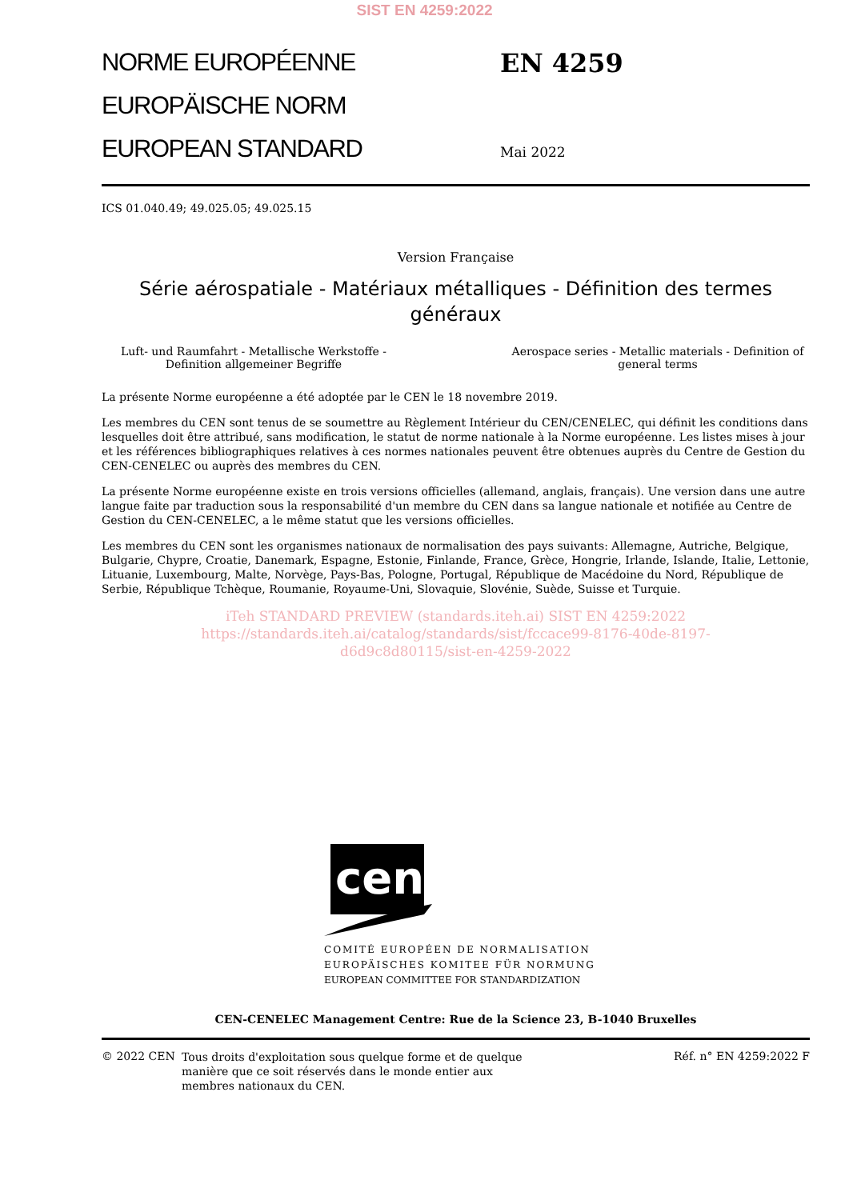SIST EN 4259:2022
NORME EUROPÉENNE
EUROPÄISCHE NORM
EUROPEAN STANDARD
EN 4259
Mai 2022
ICS 01.040.49; 49.025.05; 49.025.15
Version Française
Série aérospatiale - Matériaux métalliques - Définition des termes généraux
Luft- und Raumfahrt - Metallische Werkstoffe - Definition allgemeiner Begriffe
Aerospace series - Metallic materials - Definition of general terms
La présente Norme européenne a été adoptée par le CEN le 18 novembre 2019.
Les membres du CEN sont tenus de se soumettre au Règlement Intérieur du CEN/CENELEC, qui définit les conditions dans lesquelles doit être attribué, sans modification, le statut de norme nationale à la Norme européenne. Les listes mises à jour et les références bibliographiques relatives à ces normes nationales peuvent être obtenues auprès du Centre de Gestion du CEN-CENELEC ou auprès des membres du CEN.
La présente Norme européenne existe en trois versions officielles (allemand, anglais, français). Une version dans une autre langue faite par traduction sous la responsabilité d'un membre du CEN dans sa langue nationale et notifiée au Centre de Gestion du CEN-CENELEC, a le même statut que les versions officielles.
Les membres du CEN sont les organismes nationaux de normalisation des pays suivants: Allemagne, Autriche, Belgique, Bulgarie, Chypre, Croatie, Danemark, Espagne, Estonie, Finlande, France, Grèce, Hongrie, Irlande, Islande, Italie, Lettonie, Lituanie, Luxembourg, Malte, Norvège, Pays-Bas, Pologne, Portugal, République de Macédoine du Nord, République de Serbie, République Tchèque, Roumanie, Royaume-Uni, Slovaquie, Slovénie, Suède, Suisse et Turquie.
iTeh STANDARD PREVIEW (standards.iteh.ai) SIST EN 4259:2022
https://standards.iteh.ai/catalog/standards/sist/fccace99-8176-40de-8197-
d6d9c8d80115/sist-en-4259-2022
cen
COMITÉ EUROPÉEN DE NORMALISATION
EUROPÄISCHES KOMITEE FÜR NORMUNG
EUROPEAN COMMITTEE FOR STANDARDIZATION
CEN-CENELEC Management Centre: Rue de la Science 23, B-1040 Bruxelles
© 2022 CEN
Tous droits d'exploitation sous quelque forme et de quelque manière que ce soit réservés dans le monde entier aux membres nationaux du CEN.
Réf. n° EN 4259:2022 F